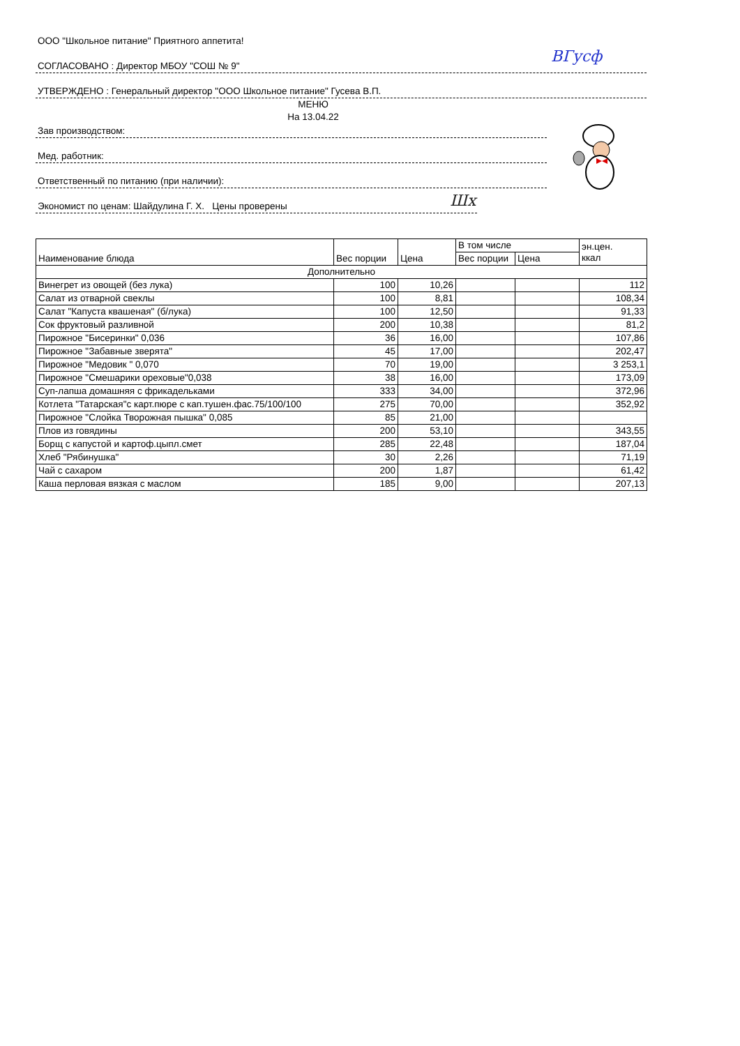ООО "Школьное питание" Приятного аппетита!
СОГЛАСОВАНО : Директор МБОУ "СОШ № 9"
УТВЕРЖДЕНО : Генеральный директор "ООО Школьное питание" Гусева В.П.
ВГусф
МЕНЮ
На 13.04.22
Зав производством:
Мед. работник:
Ответственный по питанию (при наличии):
Экономист по ценам: Шайдулина Г. Х. Цены проверены
Шх
| Наименование блюда | Вес порции | Цена | В том числе | | эн.цен. ккал |
| --- | --- | --- | --- | --- | --- |
| | | | Вес порции | Цена | |
| Дополнительно | | | | | |
| Винегрет из овощей (без лука) | 100 | 10,26 | | | 112 |
| Салат из отварной свеклы | 100 | 8,81 | | | 108,34 |
| Салат "Капуста квашеная" (б/лука) | 100 | 12,50 | | | 91,33 |
| Сок фруктовый разливной | 200 | 10,38 | | | 81,2 |
| Пирожное "Бисеринки" 0,036 | 36 | 16,00 | | | 107,86 |
| Пирожное "Забавные зверята" | 45 | 17,00 | | | 202,47 |
| Пирожное "Медовик " 0,070 | 70 | 19,00 | | | 3 253,1 |
| Пирожное "Смешарики ореховые"0,038 | 38 | 16,00 | | | 173,09 |
| Суп-лапша домашняя с фрикадельками | 333 | 34,00 | | | 372,96 |
| Котлета "Татарская"с карт.пюре с кап.тушен.фас.75/100/100 | 275 | 70,00 | | | 352,92 |
| Пирожное "Слойка Творожная пышка" 0,085 | 85 | 21,00 | | | |
| Плов из говядины | 200 | 53,10 | | | 343,55 |
| Борщ с капустой и картоф.цыпл.смет | 285 | 22,48 | | | 187,04 |
| Хлеб "Рябинушка" | 30 | 2,26 | | | 71,19 |
| Чай с сахаром | 200 | 1,87 | | | 61,42 |
| Каша перловая вязкая с маслом | 185 | 9,00 | | | 207,13 |